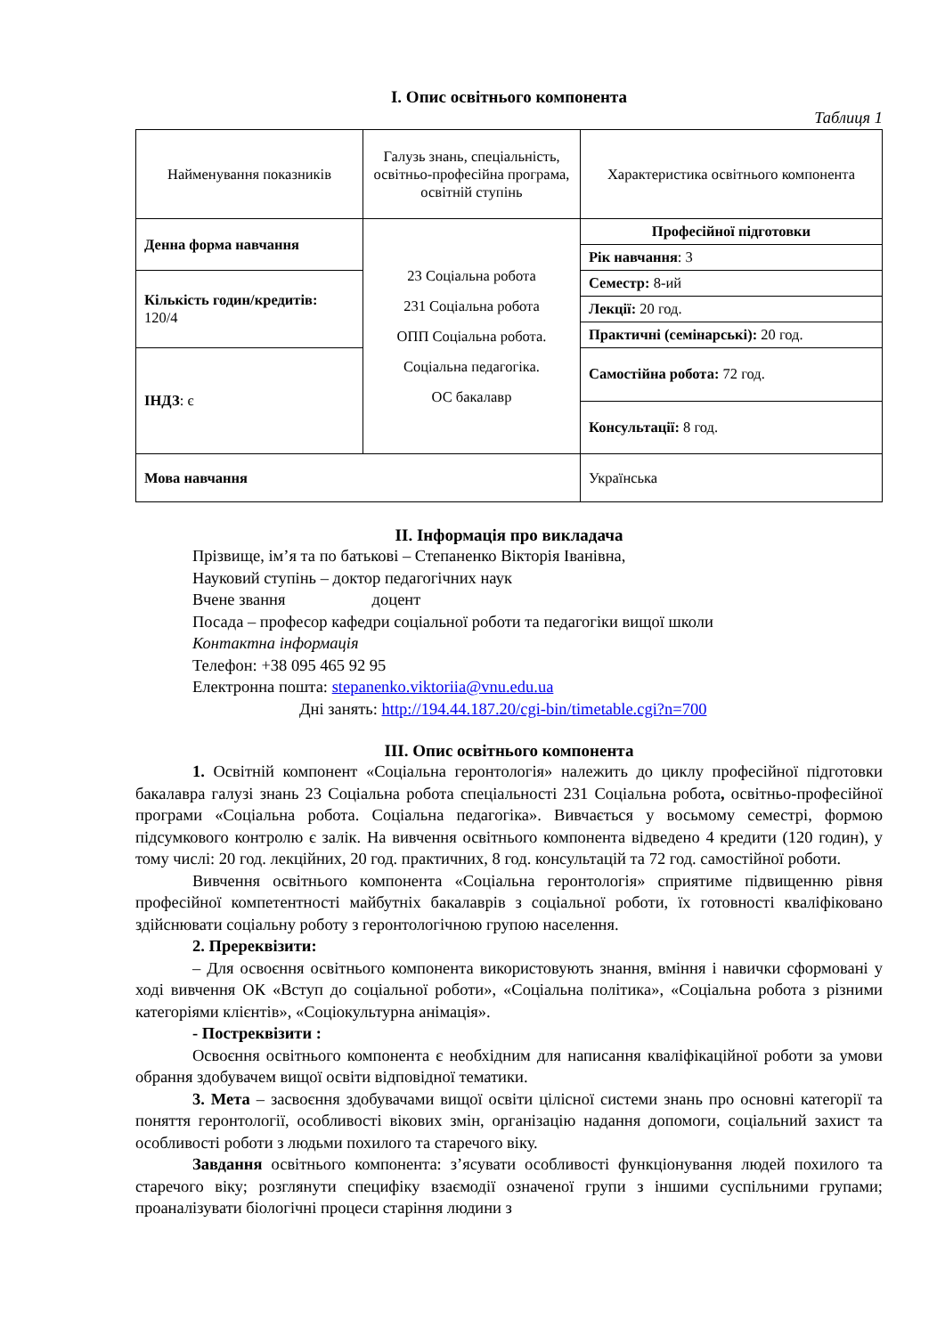І. Опис освітнього компонента
Таблиця 1
| Найменування показників | Галузь знань, спеціальність, освітньо-професійна програма, освітній ступінь | Характеристика освітнього компонента |
| Денна форма навчання | 23 Соціальна робота 231 Соціальна робота ОПП Соціальна робота. Соціальна педагогіка. ОС бакалавр | Професійної підготовки |
| | | Рік навчання : 3 |
| Кількість годин/кредитів: 120/4 | | Семестр: 8-ий |
| | | Лекції: 20 год. |
| | | Практичні (семінарські): 20 год. |
| ІНДЗ : є | | Самостійна робота: 72 год. |
| | | Консультації: 8 год. |
| Мова навчання | | Українська |
ІІ. Інформація про викладача
Прізвище, ім’я та по батькові – Степаненко Вікторія Іванівна,
Науковий ступінь – доктор педагогічних наук
Вчене звання доцент
Посада – професор кафедри соціальної роботи та педагогіки вищої школи
Контактна інформація
Телефон: +38 095 465 92 95
Електронна пошта: stepanenko.viktoriia@vnu.edu.ua
Дні занять: http://194.44.187.20/cgi-bin/timetable.cgi?n=700
ІІІ. Опис освітнього компонента
1. Освітній компонент «Соціальна геронтологія» належить до циклу професійної підготовки бакалавра галузі знань 23 Соціальна робота спеціальності 231 Соціальна робота, освітньо-професійної програми «Соціальна робота. Соціальна педагогіка». Вивчається у восьмому семестрі, формою підсумкового контролю є залік. На вивчення освітнього компонента відведено 4 кредити (120 годин), у тому числі: 20 год. лекційних, 20 год. практичних, 8 год. консультацій та 72 год. самостійної роботи.
Вивчення освітнього компонента «Соціальна геронтологія» сприятиме підвищенню рівня професійної компетентності майбутніх бакалаврів з соціальної роботи, їх готовності кваліфіковано здійснювати соціальну роботу з геронтологічною групою населення.
2. Пререквізити:
– Для освоєння освітнього компонента використовують знання, вміння і навички сформовані у ході вивчення ОК «Вступ до соціальної роботи», «Соціальна політика», «Соціальна робота з різними категоріями клієнтів», «Соціокультурна анімація».
- Постреквізити :
Освоєння освітнього компонента є необхідним для написання кваліфікаційної роботи за умови обрання здобувачем вищої освіти відповідної тематики.
3. Мета – засвоєння здобувачами вищої освіти цілісної системи знань про основні категорії та поняття геронтології, особливості вікових змін, організацію надання допомоги, соціальний захист та особливості роботи з людьми похилого та старечого віку.
Завдання освітнього компонента: з’ясувати особливості функціонування людей похилого та старечого віку; розглянути специфіку взаємодії означеної групи з іншими суспільними групами; проаналізувати біологічні процеси старіння людини з